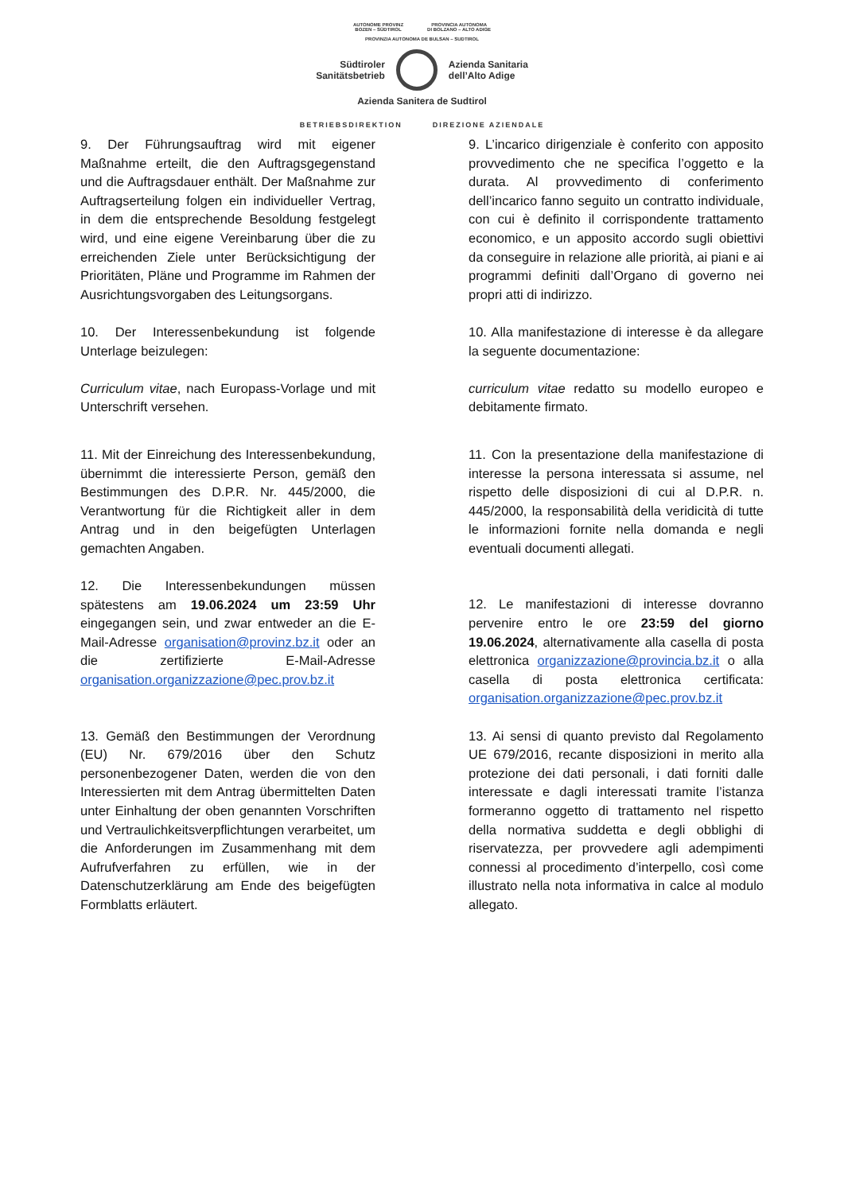AUTONOME PROVINZ
BOZEN – SÜDTIROL PROVINCIA AUTONOMA
DI BOLZANO – ALTO ADIGE
PROVINZIA AUTONOMA DE BULSAN – SUDTIROL
Südtiroler
Sanitätsbetrieb
Azienda Sanitaria
dell’Alto Adige
Azienda Sanitera de Sudtirol
BETRIEBSDIREKTION DIREZIONE AZIENDALE
9. Der Führungsauftrag wird mit eigener Maßnahme erteilt, die den Auftragsgegenstand und die Auftragsdauer enthält. Der Maßnahme zur Auftragserteilung folgen ein individueller Vertrag, in dem die entsprechende Besoldung festgelegt wird, und eine eigene Vereinbarung über die zu erreichenden Ziele unter Berücksichtigung der Prioritäten, Pläne und Programme im Rahmen der Ausrichtungsvorgaben des Leitungsorgans.
10. Der Interessenbekundung ist folgende Unterlage beizulegen:
Curriculum vitae, nach Europass-Vorlage und mit Unterschrift versehen.
11. Mit der Einreichung des Interessenbekundung, übernimmt die interessierte Person, gemäß den Bestimmungen des D.P.R. Nr. 445/2000, die Verantwortung für die Richtigkeit aller in dem Antrag und in den beigefügten Unterlagen gemachten Angaben.
12. Die Interessenbekundungen müssen spätestens am 19.06.2024 um 23:59 Uhr eingegangen sein, und zwar entweder an die E-Mail-Adresse organisation@provinz.bz.it oder an die zertifizierte E-Mail-Adresse organisation.organizzazione@pec.prov.bz.it
13. Gemäß den Bestimmungen der Verordnung (EU) Nr. 679/2016 über den Schutz personenbezogener Daten, werden die von den Interessierten mit dem Antrag übermittelten Daten unter Einhaltung der oben genannten Vorschriften und Vertraulichkeitsverpflichtungen verarbeitet, um die Anforderungen im Zusammenhang mit dem Aufrufverfahren zu erfüllen, wie in der Datenschutzerklärung am Ende des beigefügten Formblatts erläutert.
9. L’incarico dirigenziale è conferito con apposito provvedimento che ne specifica l’oggetto e la durata. Al provvedimento di conferimento dell’incarico fanno seguito un contratto individuale, con cui è definito il corrispondente trattamento economico, e un apposito accordo sugli obiettivi da conseguire in relazione alle priorità, ai piani e ai programmi definiti dall’Organo di governo nei propri atti di indirizzo.
10. Alla manifestazione di interesse è da allegare la seguente documentazione:
curriculum vitae redatto su modello europeo e debitamente firmato.
11. Con la presentazione della manifestazione di interesse la persona interessata si assume, nel rispetto delle disposizioni di cui al D.P.R. n. 445/2000, la responsabilità della veridicità di tutte le informazioni fornite nella domanda e negli eventuali documenti allegati.
12. Le manifestazioni di interesse dovranno pervenire entro le ore 23:59 del giorno 19.06.2024, alternativamente alla casella di posta elettronica organizzazione@provincia.bz.it o alla casella di posta elettronica certificata: organisation.organizzazione@pec.prov.bz.it
13. Ai sensi di quanto previsto dal Regolamento UE 679/2016, recante disposizioni in merito alla protezione dei dati personali, i dati forniti dalle interessate e dagli interessati tramite l’istanza formeranno oggetto di trattamento nel rispetto della normativa suddetta e degli obblighi di riservatezza, per provvedere agli adempimenti connessi al procedimento d’interpello, così come illustrato nella nota informativa in calce al modulo allegato.